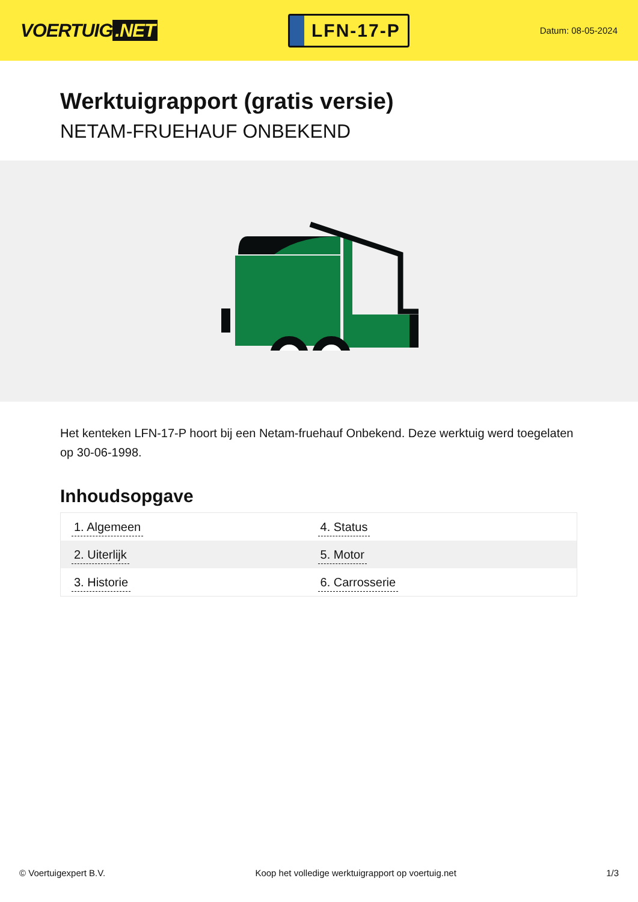VOERTUIG.NET
LFN-17-P
Datum: 08-05-2024
Werktuigrapport (gratis versie)
NETAM-FRUEHAUF ONBEKEND
Het kenteken LFN-17-P hoort bij een Netam-fruehauf Onbekend. Deze werktuig werd toegelaten op 30-06-1998.
Inhoudsopgave
| 1. Algemeen | 4. Status |
| 2. Uiterlijk | 5. Motor |
| 3. Historie | 6. Carrosserie |
© Voertuigexpert B.V. Koop het volledige werktuigrapport op voertuig.net
1/3